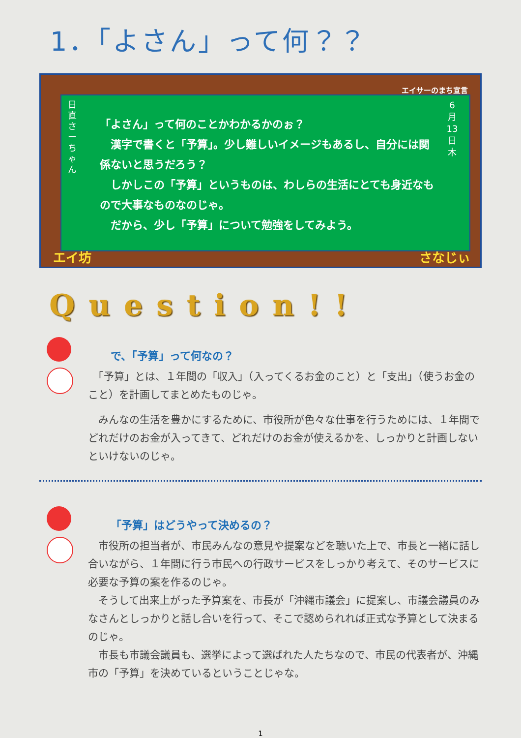1．「よさん」って何？？
エイサーのまち宣言
日直 さーちゃん
「よさん」って何のことかわかるかのぉ？
　漢字で書くと「予算」。少し難しいイメージもあるし、自分には関係ないと思うだろう？
　しかしこの「予算」というものは、わしらの生活にとても身近なもので大事なものなのじゃ。
　だから、少し「予算」について勉強をしてみよう。
6 月 13 日 木
エイ坊 さなじぃ
Question!!
で、「予算」って何なの？
　「予算」とは、１年間の「収入」（入ってくるお金のこと）と「支出」（使うお金のこと）を計画してまとめたものじゃ。
　みんなの生活を豊かにするために、市役所が色々な仕事を行うためには、１年間でどれだけのお金が入ってきて、どれだけのお金が使えるかを、しっかりと計画しないといけないのじゃ。
「予算」はどうやって決めるの？
　市役所の担当者が、市民みんなの意見や提案などを聴いた上で、市長と一緒に話し合いながら、１年間に行う市民への行政サービスをしっかり考えて、そのサービスに必要な予算の案を作るのじゃ。
　そうして出来上がった予算案を、市長が「沖縄市議会」に提案し、市議会議員のみなさんとしっかりと話し合いを行って、そこで認められれば正式な予算として決まるのじゃ。
　市長も市議会議員も、選挙によって選ばれた人たちなので、市民の代表者が、沖縄市の「予算」を決めているということじゃな。
1